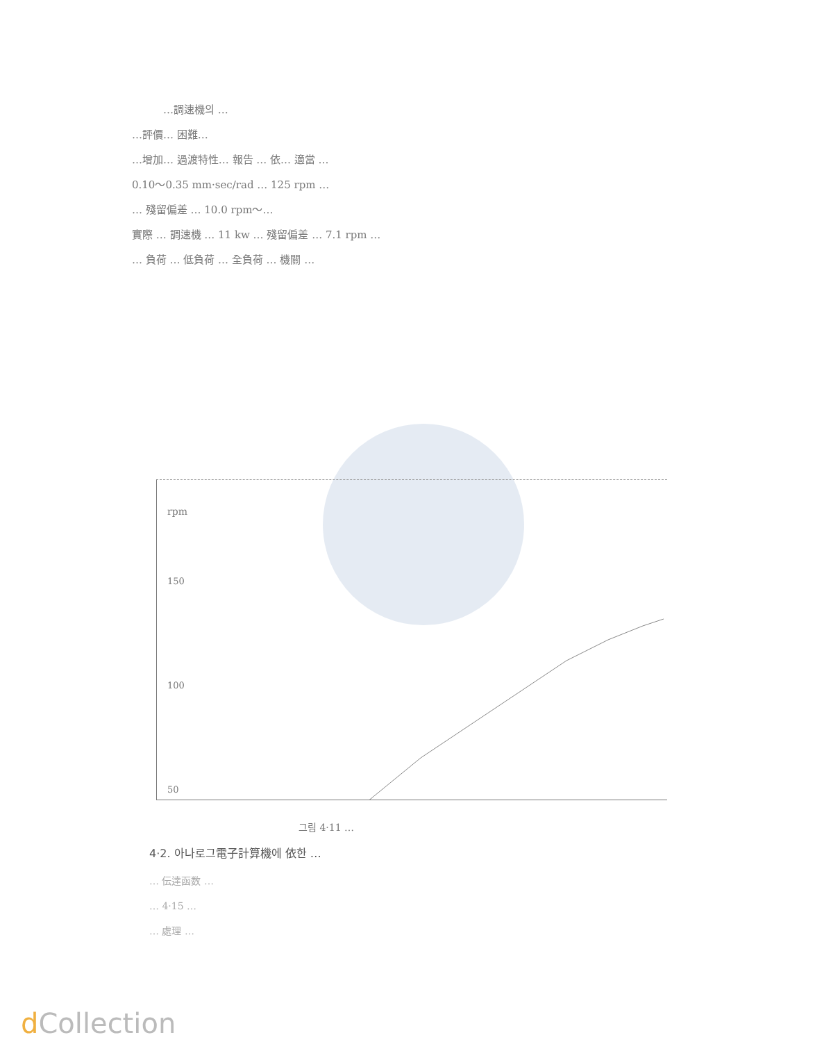…調速機의 …
…評價… 困難…
…增加… 過渡特性… 報告 … 依… 適當 …
0.10～0.35 mm·sec/rad … 125 rpm …
… 殘留偏差 … 10.0 rpm～…
實際 … 調速機 … 11 kw … 殘留偏差 … 7.1 rpm …
… 負荷 … 低負荷 … 全負荷 … 機關 …
rpm
150
100
50
그림 4·11 …
4·2. 아나로그電子計算機에 依한 …
… 伝達函数 …
… 4·15 …
… 處理 …
d Collection